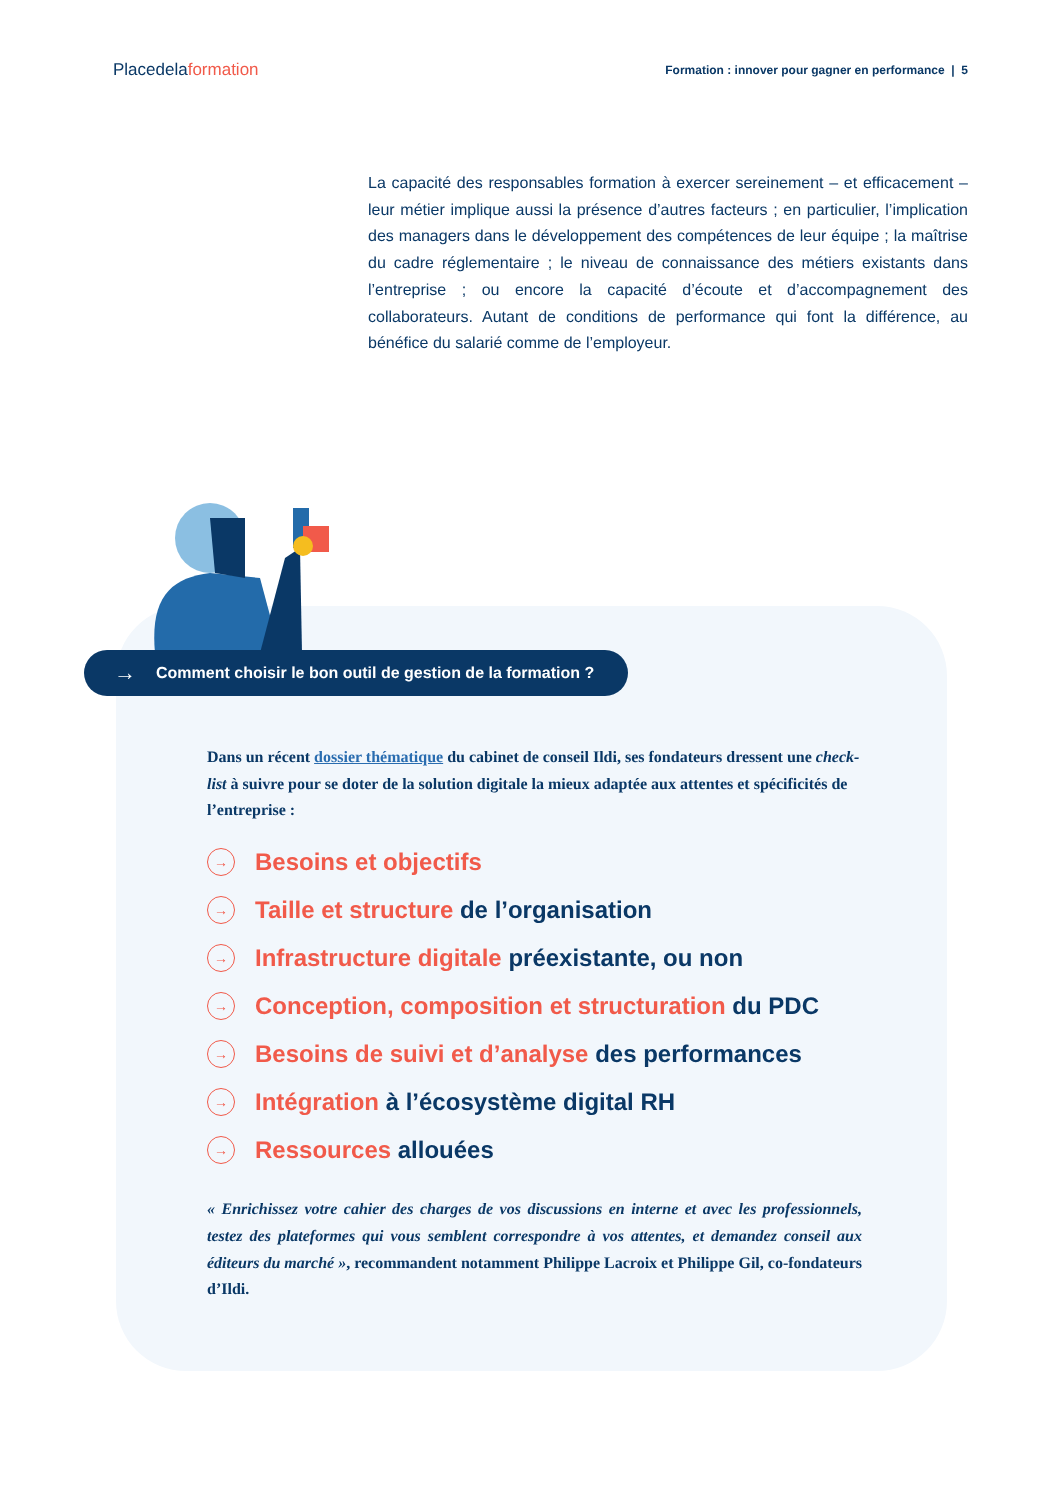Placedelaformation
Formation : innover pour gagner en performance | 5
La capacité des responsables formation à exercer sereinement – et efficacement – leur métier implique aussi la présence d’autres facteurs ; en particulier, l’implication des managers dans le développement des compétences de leur équipe ; la maîtrise du cadre réglementaire ; le niveau de connaissance des métiers existants dans l’entreprise ; ou encore la capacité d’écoute et d’accompagnement des collaborateurs. Autant de conditions de performance qui font la différence, au bénéfice du salarié comme de l’employeur.
→ Comment choisir le bon outil de gestion de la formation ?
Dans un récent dossier thématique du cabinet de conseil Ildi, ses fondateurs dressent une check-list à suivre pour se doter de la solution digitale la mieux adaptée aux attentes et spécificités de l’entreprise :
→ Besoins et objectifs
→ Taille et structure de l’organisation
→ Infrastructure digitale préexistante, ou non
→ Conception, composition et structuration du PDC
→ Besoins de suivi et d’analyse des performances
→ Intégration à l’écosystème digital RH
→ Ressources allouées
« Enrichissez votre cahier des charges de vos discussions en interne et avec les professionnels, testez des plateformes qui vous semblent correspondre à vos attentes, et demandez conseil aux éditeurs du marché », recommandent notamment Philippe Lacroix et Philippe Gil, co-fondateurs d’Ildi.